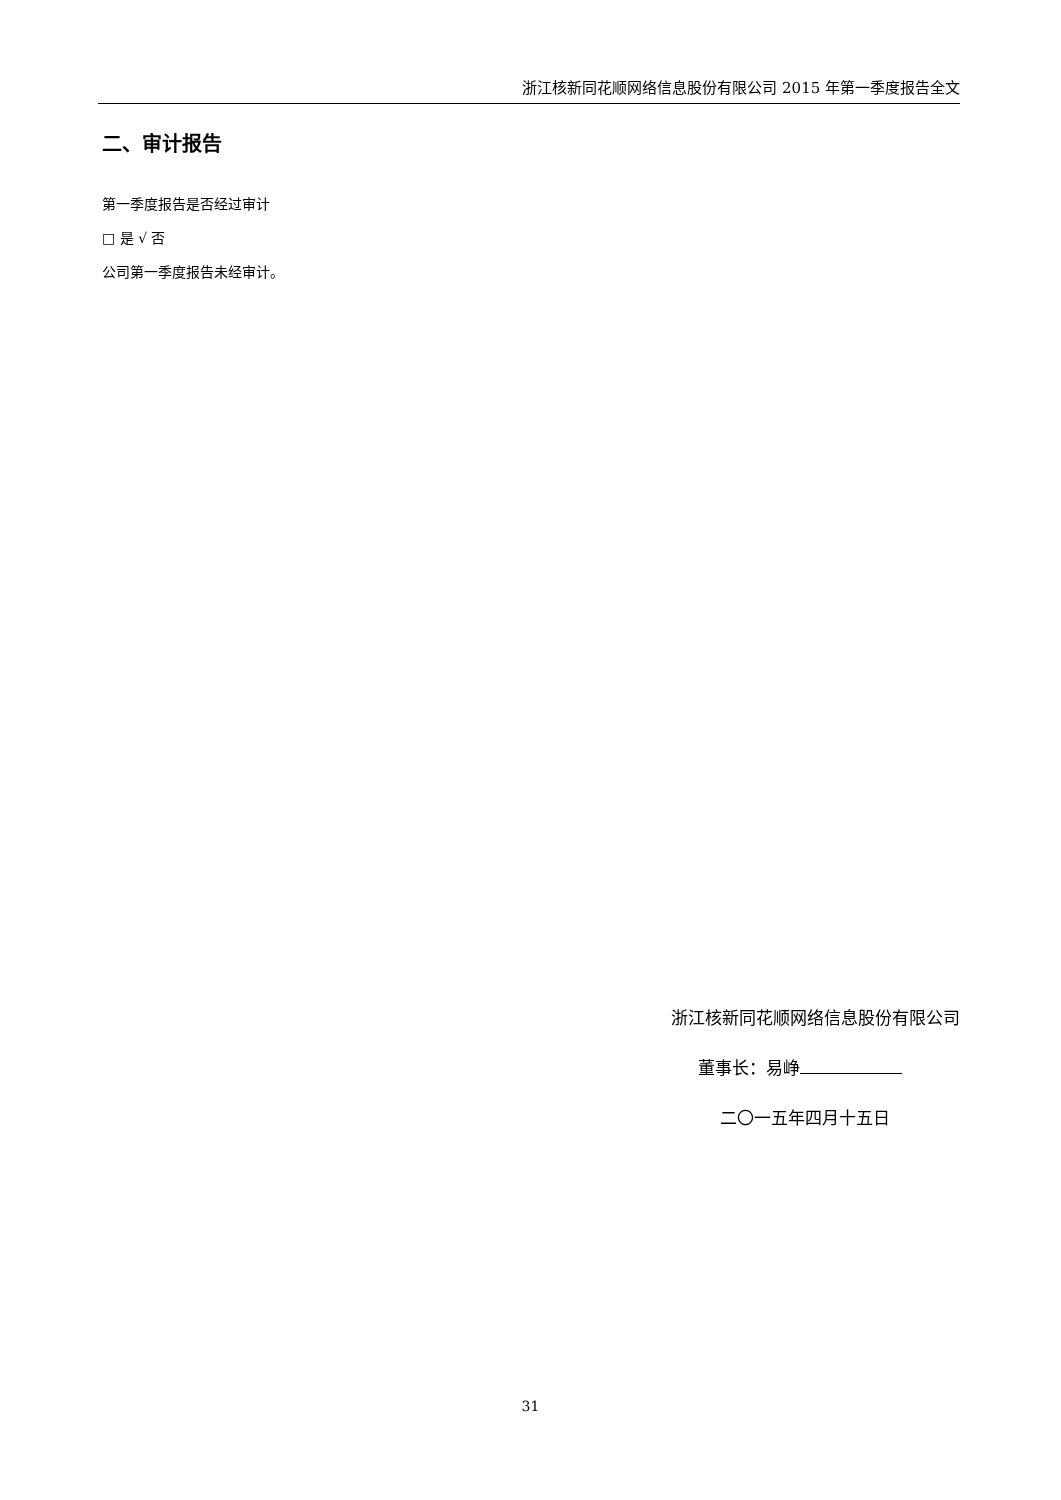浙江核新同花顺网络信息股份有限公司 2015 年第一季度报告全文
二、审计报告
第一季度报告是否经过审计
□ 是 √ 否
公司第一季度报告未经审计。
浙江核新同花顺网络信息股份有限公司
董事长：易峥
二〇一五年四月十五日
31